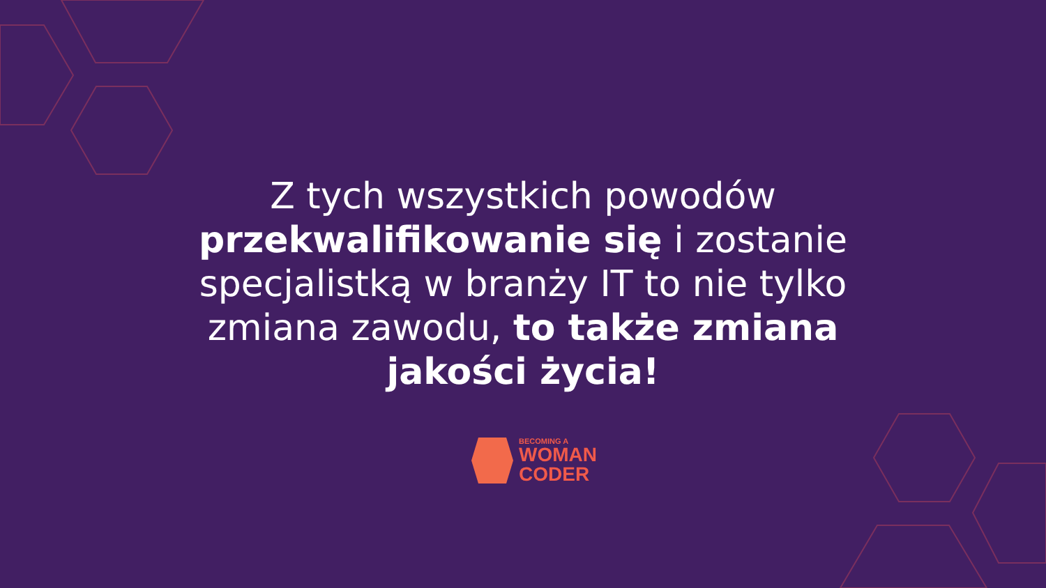Z tych wszystkich powodów
przekwalifikowanie się i zostanie
specjalistką w branży IT to nie tylko
zmiana zawodu, to także zmiana
jakości życia!
BECOMING A
WOMAN
CODER